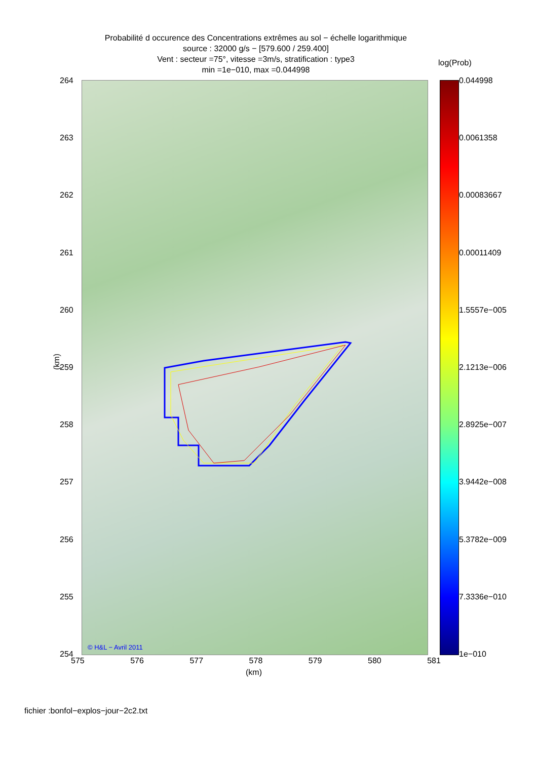Probabilité d occurence des Concentrations extrêmes au sol − échelle logarithmique
source : 32000 g/s − [579.600 / 259.400]
Vent : secteur =75°, vitesse =3m/s, stratification : type3
min =1e−010, max =0.044998
log(Prob)
264
263
262
261
260
259
258
257
256
255
254
(km)
© H&L − Avril 2011
575 576 577 578 579 580 581
(km)
0.044998
0.0061358
0.00083667
0.00011409
1.5557e−005
2.1213e−006
2.8925e−007
3.9442e−008
5.3782e−009
7.3336e−010
1e−010
fichier :bonfol−explos−jour−2c2.txt